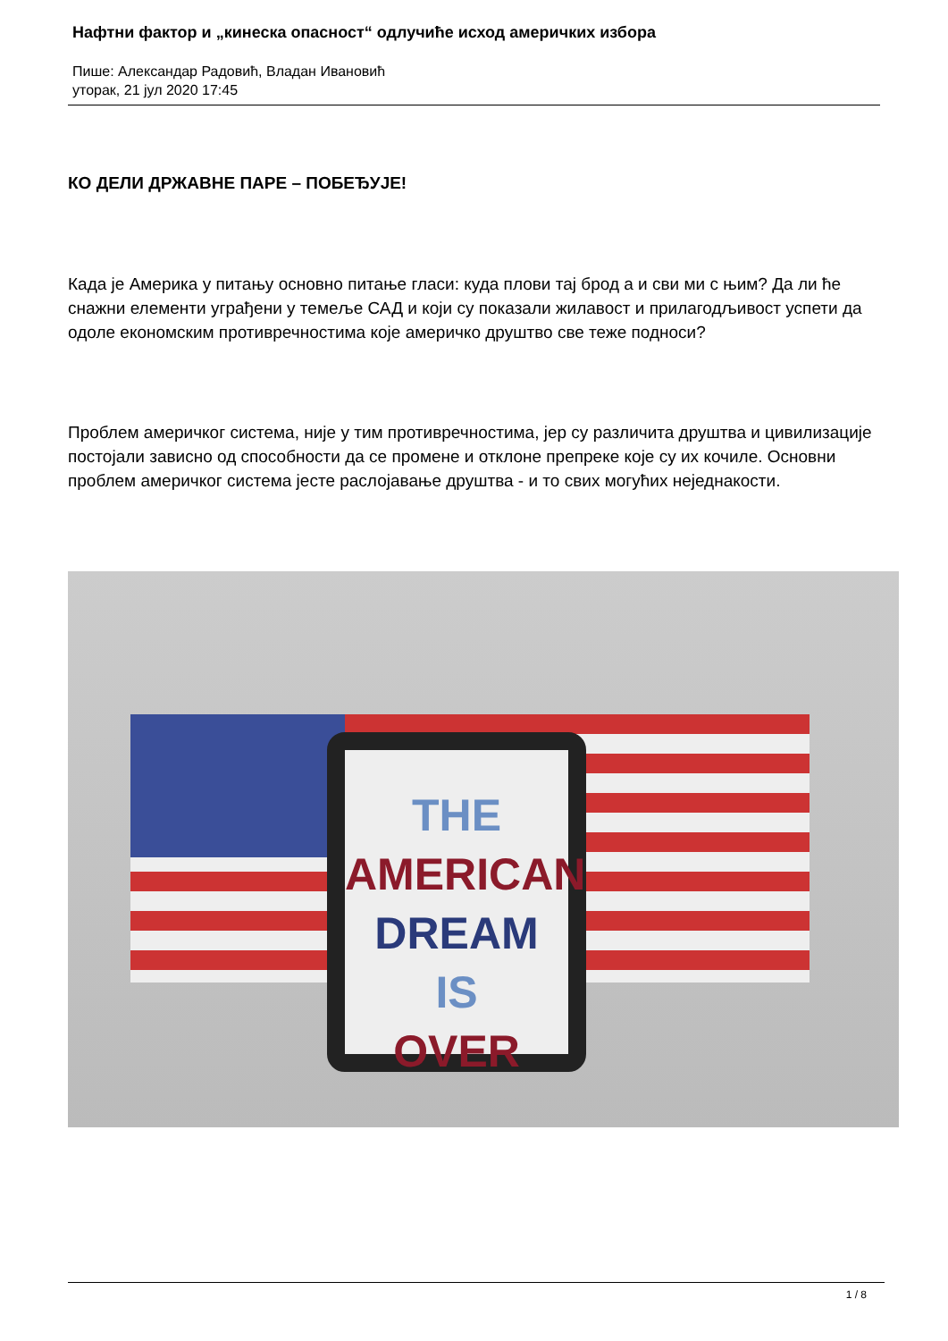Нафтни фактор и „кинеска опасност“ одлучиће исход америчких избора
Пише: Александар Радовић, Владан Ивановић
уторак, 21 јул 2020 17:45
КО ДЕЛИ ДРЖАВНЕ ПАРЕ – ПОБЕЂУЈЕ!
Када је Америка у питању основно питање гласи: куда плови тај брод а и сви ми с њим? Да ли ће снажни елементи уграђени у темеље САД и који су показали жилавост и прилагодљивост успети да одоле економским противречностима које америчко друштво све теже подноси?
Проблем америчког система, није у тим противречностима, јер су различита друштва и цивилизације постојали зависно од способности да се промене и отклоне препреке које су их кочиле. Основни проблем америчког система јесте раслојавање друштва - и то свих могућих неједнакости.
THE
AMERICAN
DREAM
IS
OVER
1 / 8